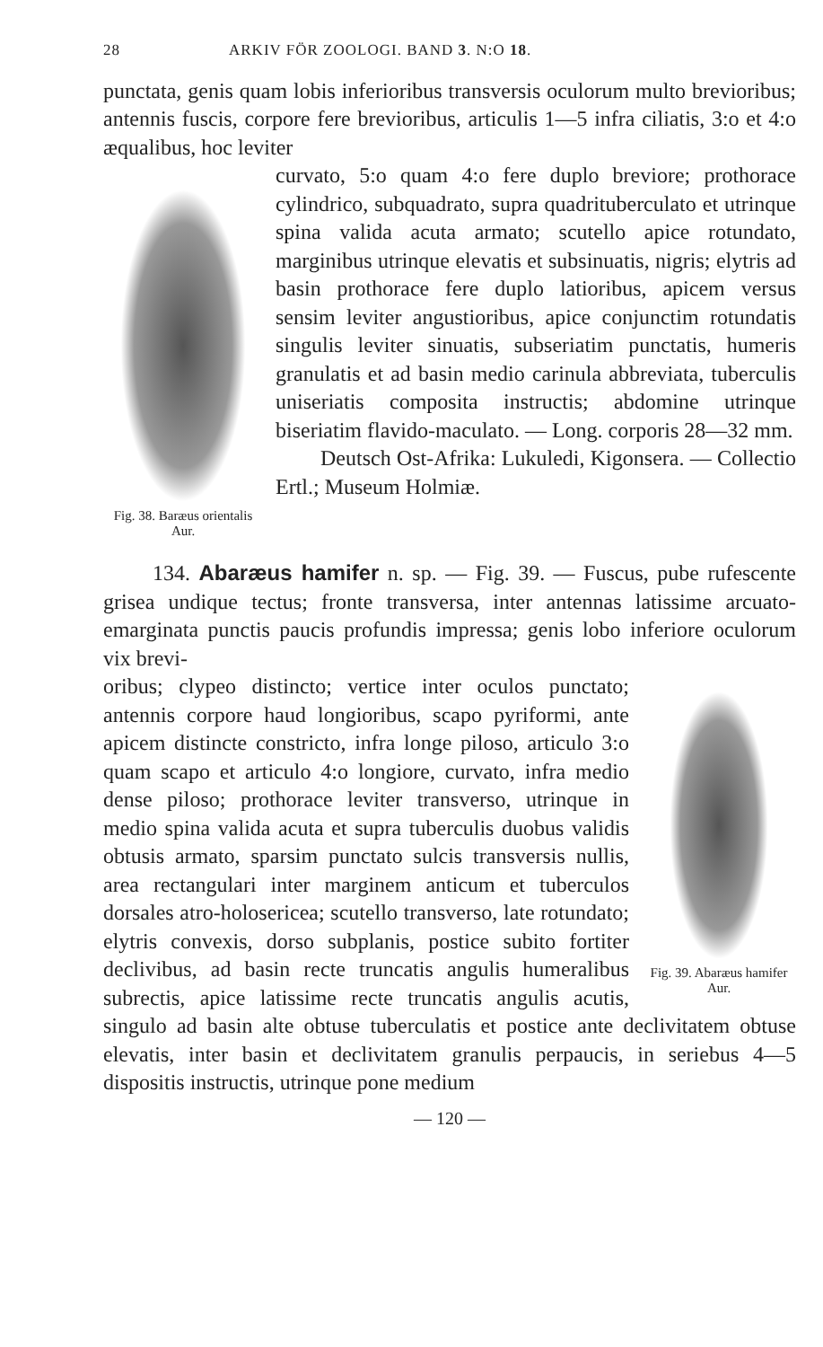28 ARKIV FÖR ZOOLOGI. BAND 3. N:O 18.
punctata, genis quam lobis inferioribus transversis oculorum multo brevioribus; antennis fuscis, corpore fere brevioribus, articulis 1—5 infra ciliatis, 3:o et 4:o æqualibus, hoc leviter
Fig. 38. Baræus orientalis Aur.
curvato, 5:o quam 4:o fere duplo breviore; prothorace cylindrico, subquadrato, supra quadrituberculato et utrinque spina valida acuta armato; scutello apice rotundato, marginibus utrinque elevatis et subsinuatis, nigris; elytris ad basin prothorace fere duplo latioribus, apicem versus sensim leviter angustioribus, apice conjunctim rotundatis singulis leviter sinuatis, subseriatim punctatis, humeris granulatis et ad basin medio carinula abbreviata, tuberculis uniseriatis composita instructis; abdomine utrinque biseriatim flavido-maculato. — Long. corporis 28—32 mm.
Deutsch Ost-Afrika: Lukuledi, Kigonsera. — Collectio Ertl.; Museum Holmiæ.
134. Abaræus hamifer n. sp. — Fig. 39. — Fuscus, pube rufescente grisea undique tectus; fronte transversa, inter antennas latissime arcuato-emarginata punctis paucis profundis impressa; genis lobo inferiore oculorum vix brevi-
Fig. 39. Abaræus hamifer Aur.
oribus; clypeo distincto; vertice inter oculos punctato; antennis corpore haud longioribus, scapo pyriformi, ante apicem distincte constricto, infra longe piloso, articulo 3:o quam scapo et articulo 4:o longiore, curvato, infra medio dense piloso; prothorace leviter transverso, utrinque in medio spina valida acuta et supra tuberculis duobus validis obtusis armato, sparsim punctato sulcis transversis nullis, area rectangulari inter marginem anticum et tuberculos dorsales atro-holosericea; scutello transverso, late rotundato; elytris convexis, dorso subplanis, postice subito fortiter declivibus, ad basin recte truncatis angulis humeralibus subrectis, apice latissime recte truncatis angulis acutis, singulo ad basin alte obtuse tuberculatis et postice ante declivitatem obtuse elevatis, inter basin et declivitatem granulis perpaucis, in seriebus 4—5 dispositis instructis, utrinque pone medium
— 120 —